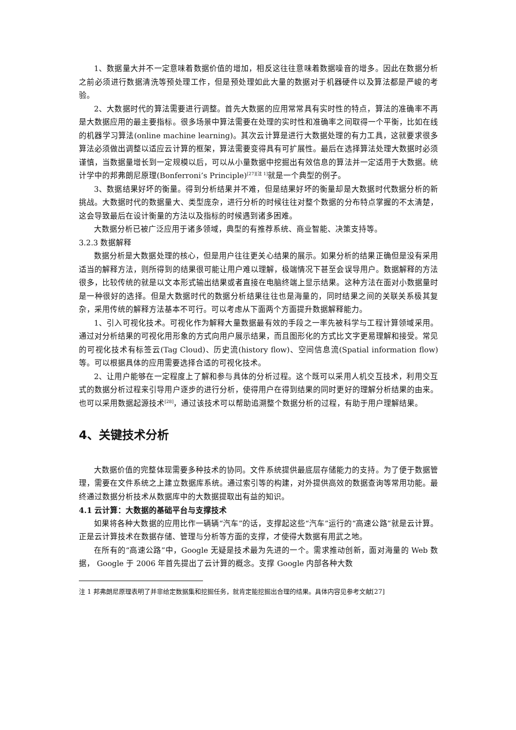1、数据量大并不一定意味着数据价值的增加，相反这往往意味着数据噪音的增多。因此在数据分析之前必须进行数据清洗等预处理工作，但是预处理如此大量的数据对于机器硬件以及算法都是严峻的考验。
2、大数据时代的算法需要进行调整。首先大数据的应用常常具有实时性的特点，算法的准确率不再是大数据应用的最主要指标。很多场景中算法需要在处理的实时性和准确率之间取得一个平衡，比如在线的机器学习算法(online machine learning)。其次云计算是进行大数据处理的有力工具，这就要求很多算法必须做出调整以适应云计算的框架，算法需要变得具有可扩展性。最后在选择算法处理大数据时必须谨慎，当数据量增长到一定规模以后，可以从小量数据中挖掘出有效信息的算法并一定适用于大数据。统计学中的邦弗朗尼原理(Bonferroni’s Principle)<sup>[27][注 1]</sup>就是一个典型的例子。
3、数据结果好坏的衡量。得到分析结果并不难，但是结果好坏的衡量却是大数据时代数据分析的新挑战。大数据时代的数据量大、类型庞杂，进行分析的时候往往对整个数据的分布特点掌握的不太清楚，这会导致最后在设计衡量的方法以及指标的时候遇到诸多困难。
大数据分析已被广泛应用于诸多领域，典型的有推荐系统、商业智能、决策支持等。
3.2.3 数据解释
数据分析是大数据处理的核心，但是用户往往更关心结果的展示。如果分析的结果正确但是没有采用适当的解释方法，则所得到的结果很可能让用户难以理解，极端情况下甚至会误导用户。数据解释的方法很多，比较传统的就是以文本形式输出结果或者直接在电脑终端上显示结果。这种方法在面对小数据量时是一种很好的选择。但是大数据时代的数据分析结果往往也是海量的，同时结果之间的关联关系极其复杂，采用传统的解释方法基本不可行。可以考虑从下面两个方面提升数据解释能力。
1、引入可视化技术。可视化作为解释大量数据最有效的手段之一率先被科学与工程计算领域采用。通过对分析结果的可视化用形象的方式向用户展示结果，而且图形化的方式比文字更易理解和接受。常见的可视化技术有标签云(Tag Cloud)、历史流(history flow)、空间信息流(Spatial information flow)等。可以根据具体的应用需要选择合适的可视化技术。
2、让用户能够在一定程度上了解和参与具体的分析过程。这个既可以采用人机交互技术，利用交互式的数据分析过程来引导用户逐步的进行分析，使得用户在得到结果的同时更好的理解分析结果的由来。也可以采用数据起源技术<sup>[28]</sup>，通过该技术可以帮助追溯整个数据分析的过程，有助于用户理解结果。
4、关键技术分析
大数据价值的完整体现需要多种技术的协同。文件系统提供最底层存储能力的支持。为了便于数据管理，需要在文件系统之上建立数据库系统。通过索引等的构建，对外提供高效的数据查询等常用功能。最终通过数据分析技术从数据库中的大数据提取出有益的知识。
4.1 云计算：大数据的基础平台与支撑技术
如果将各种大数据的应用比作一辆辆“汽车”的话，支撑起这些“汽车”运行的“高速公路”就是云计算。正是云计算技术在数据存储、管理与分析等方面的支撑，才使得大数据有用武之地。
在所有的“高速公路”中，Google 无疑是技术最为先进的一个。需求推动创新，面对海量的 Web 数据， Google 于 2006 年首先提出了云计算的概念。支撑 Google 内部各种大数
注 1 邦弗朗尼原理表明了并非给定数据集和挖掘任务，就肯定能挖掘出合理的结果。具体内容见参考文献[27]